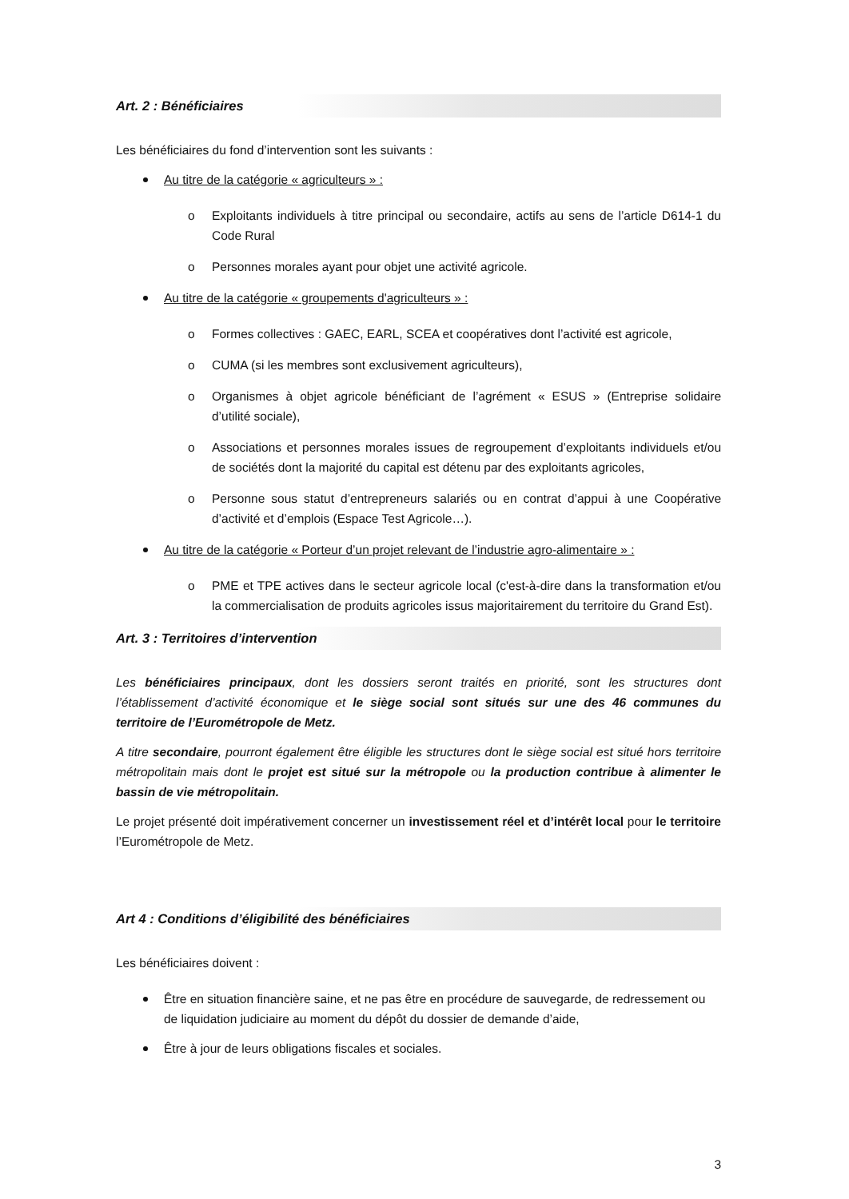Art. 2 : Bénéficiaires
Les bénéficiaires du fond d’intervention sont les suivants :
Au titre de la catégorie « agriculteurs » :
o Exploitants individuels à titre principal ou secondaire, actifs au sens de l’article D614-1 du Code Rural
o Personnes morales ayant pour objet une activité agricole.
Au titre de la catégorie « groupements d'agriculteurs » :
o Formes collectives : GAEC, EARL, SCEA et coopératives dont l’activité est agricole,
o CUMA (si les membres sont exclusivement agriculteurs),
o Organismes à objet agricole bénéficiant de l’agrément « ESUS » (Entreprise solidaire d’utilité sociale),
o Associations et personnes morales issues de regroupement d’exploitants individuels et/ou de sociétés dont la majorité du capital est détenu par des exploitants agricoles,
o Personne sous statut d’entrepreneurs salariés ou en contrat d’appui à une Coopérative d’activité et d’emplois (Espace Test Agricole…).
Au titre de la catégorie « Porteur d’un projet relevant de l’industrie agro-alimentaire » :
o PME et TPE actives dans le secteur agricole local (c'est-à-dire dans la transformation et/ou la commercialisation de produits agricoles issus majoritairement du territoire du Grand Est).
Art. 3 : Territoires d’intervention
Les bénéficiaires principaux, dont les dossiers seront traités en priorité, sont les structures dont l’établissement d’activité économique et le siège social sont situés sur une des 46 communes du territoire de l’Eurométropole de Metz.
A titre secondaire, pourront également être éligible les structures dont le siège social est situé hors territoire métropolitain mais dont le projet est situé sur la métropole ou la production contribue à alimenter le bassin de vie métropolitain.
Le projet présenté doit impérativement concerner un investissement réel et d’intérêt local pour le territoire l’Eurométropole de Metz.
Art 4 : Conditions d’éligibilité des bénéficiaires
Les bénéficiaires doivent :
Être en situation financière saine, et ne pas être en procédure de sauvegarde, de redressement ou de liquidation judiciaire au moment du dépôt du dossier de demande d’aide,
Être à jour de leurs obligations fiscales et sociales.
3